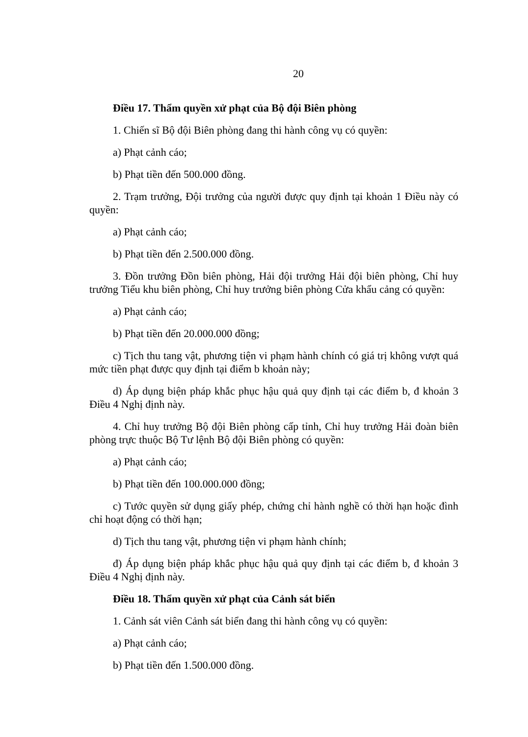20
Điều 17. Thẩm quyền xử phạt của Bộ đội Biên phòng
1. Chiến sĩ Bộ đội Biên phòng đang thi hành công vụ có quyền:
a) Phạt cảnh cáo;
b) Phạt tiền đến 500.000 đồng.
2. Trạm trưởng, Đội trưởng của người được quy định tại khoản 1 Điều này có quyền:
a) Phạt cảnh cáo;
b) Phạt tiền đến 2.500.000 đồng.
3. Đồn trưởng Đồn biên phòng, Hải đội trưởng Hải đội biên phòng, Chỉ huy trưởng Tiểu khu biên phòng, Chỉ huy trưởng biên phòng Cửa khẩu cảng có quyền:
a) Phạt cảnh cáo;
b) Phạt tiền đến 20.000.000 đồng;
c) Tịch thu tang vật, phương tiện vi phạm hành chính có giá trị không vượt quá mức tiền phạt được quy định tại điểm b khoản này;
d) Áp dụng biện pháp khắc phục hậu quả quy định tại các điểm b, đ khoản 3 Điều 4 Nghị định này.
4. Chỉ huy trưởng Bộ đội Biên phòng cấp tỉnh, Chỉ huy trưởng Hải đoàn biên phòng trực thuộc Bộ Tư lệnh Bộ đội Biên phòng có quyền:
a) Phạt cảnh cáo;
b) Phạt tiền đến 100.000.000 đồng;
c) Tước quyền sử dụng giấy phép, chứng chỉ hành nghề có thời hạn hoặc đình chỉ hoạt động có thời hạn;
d) Tịch thu tang vật, phương tiện vi phạm hành chính;
đ) Áp dụng biện pháp khắc phục hậu quả quy định tại các điểm b, đ khoản 3 Điều 4 Nghị định này.
Điều 18. Thẩm quyền xử phạt của Cảnh sát biển
1. Cảnh sát viên Cảnh sát biển đang thi hành công vụ có quyền:
a) Phạt cảnh cáo;
b) Phạt tiền đến 1.500.000 đồng.